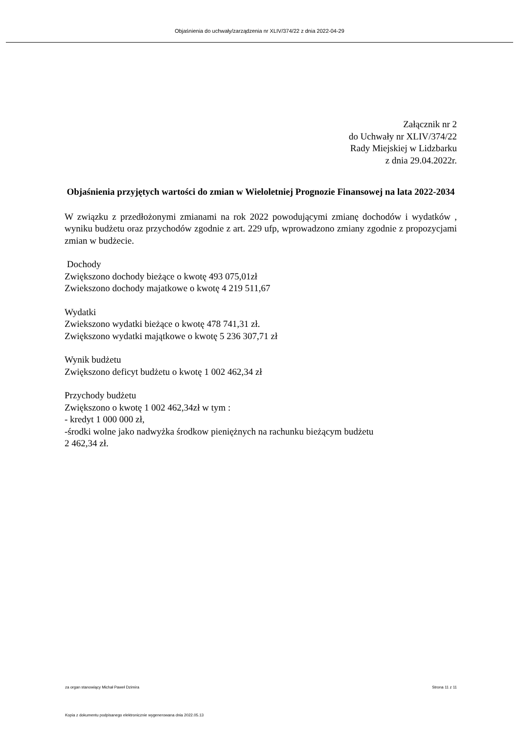Objaśnienia do uchwały/zarządzenia nr XLIV/374/22 z dnia 2022-04-29
Załącznik nr 2
do Uchwały nr XLIV/374/22
Rady Miejskiej w Lidzbarku
z dnia 29.04.2022r.
Objaśnienia przyjętych wartości do zmian w Wieloletniej Prognozie Finansowej na lata 2022-2034
W związku z przedłożonymi zmianami na rok 2022 powodującymi zmianę dochodów i wydatków , wyniku budżetu oraz przychodów zgodnie z art. 229 ufp, wprowadzono zmiany zgodnie z propozycjami zmian w budżecie.
Dochody
Zwiększono dochody bieżące o kwotę 493 075,01zł
Zwiekszono dochody majatkowe o kwotę 4 219 511,67
Wydatki
Zwiekszono wydatki bieżące o kwotę 478 741,31 zł.
Zwiększono wydatki majątkowe o kwotę 5 236 307,71 zł
Wynik budżetu
Zwiększono deficyt budżetu o kwotę 1 002 462,34 zł
Przychody budżetu
Zwiększono o kwotę 1 002 462,34zł w tym :
- kredyt 1 000 000 zł,
-środki wolne jako nadwyżka środkow pieniężnych na rachunku bieżącym budżetu
2 462,34 zł.
za organ stanowiący Michał Paweł Dzimira Strona 11 z 11
Kopia z dokumentu podpisanego elektronicznie wygenerowana dnia 2022.05.13